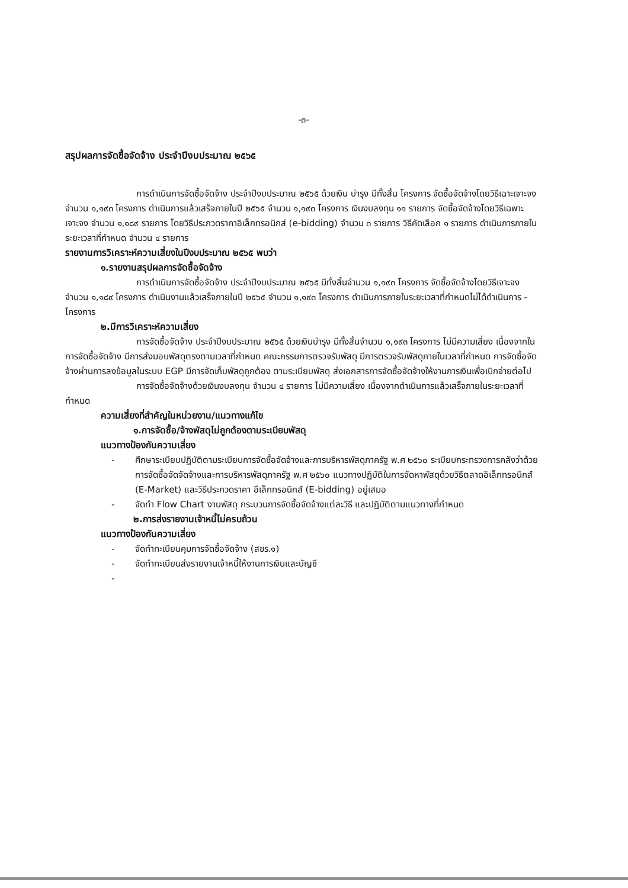-๓-
สรุปผลการจัดซื้อจัดจ้าง ประจำปีงบประมาณ ๒๕๖๕
การดำเนินการจัดซื้อจัดจ้าง ประจำปีงบประมาณ ๒๕๖๕ ด้วยเงิน บำรุง มีทั้งสิ้น โครงการ จัดซื้อจัดจ้างโดยวิธีเฉาะเจาะจง จำนวน ๑,๑๙๓ โครงการ ดำเนินการแล้วเสร็จภายในปี ๒๕๖๕ จำนวน ๑,๑๙๓ โครงการ เงินงบลงทุน ๑๑ รายการ จัดซื้อจัดจ้างโดยวิธีเฉพาะเจาะจง จำนวน ๑,๑๘๙ รายการ โดยวิธีประกวดราคาอิเล็กทรอนิกส์ (e-bidding) จำนวน ๓ รายการ วิธีคัดเลือก ๑ รายการ ดำเนินการภายในระยะเวลาที่กำหนด จำนวน ๔ รายการ
รายงานการวิเคราะห์ความเสี่ยงในปีงบประมาณ ๒๕๖๕ พบว่า
๑.รายงานสรุปผลการจัดซื้อจัดจ้าง
การดำเนินการจัดซื้อจัดจ้าง ประจำปีงบประมาณ ๒๕๖๕ มีทั้งสิ้นจำนวน ๑,๑๙๓ โครงการ จัดซื้อจัดจ้างโดยวิธีเจาะจง จำนวน ๑,๑๘๙ โครงการ ดำเนินงานแล้วเสร็จภายในปี ๒๕๖๕ จำนวน ๑,๑๙๓ โครงการ ดำเนินการภายในระยะเวลาที่กำหนดไม่ได้ดำเนินการ - โครงการ
๒.มีการวิเคราะห์ความเสี่ยง
การจัดซื้อจัดจ้าง ประจำปีงบประมาณ ๒๕๖๕ ด้วยเงินบำรุง มีทั้งสิ้นจำนวน ๑,๑๙๓ โครงการ ไม่มีความเสี่ยง เนื่องจากในการจัดซื้อจัดจ้าง มีการส่งมอบพัสดุตรงตามเวลาที่กำหนด คณะกรรมการตรวจรับพัสดุ มีการตรวจรับพัสดุภายในเวลาที่กำหนด การจัดซื้อจัดจ้างผ่านการลงข้อมูลในระบบ EGP มีการจัดเก็บพัสดุถูกต้อง ตามระเบียบพัสดุ ส่งเอกสารการจัดซื้อจัดจ้างให้งานการเงินเพื่อเบิกจ่ายต่อไป
การจัดซื้อจัดจ้างด้วยเงินงบลงทุน จำนวน ๔ รายการ ไม่มีความเสี่ยง เนื่องจากดำเนินการแล้วเสร็จภายในระยะเวลาที่กำหนด
ความเสี่ยงที่สำคัญในหน่วยงาน/แนวทางแก้ไข
๑.การจัดซื้อ/จ้างพัสดุไม่ถูกต้องตามระเบียบพัสดุ
แนวทางป้องกันความเสี่ยง
- ศึกษาระเบียบปฏิบัติตามระเบียบการจัดซื้อจัดจ้างและการบริหารพัสดุภาครัฐ พ.ศ ๒๕๖๐ ระเบียบกระทรวงการคลังว่าด้วยการจัดซื้อจัดจัดจ้างและการบริหารพัสดุภาครัฐ พ.ศ ๒๕๖๐ แนวทางปฏิบัติในการจัดหาพัสดุด้วยวิธีตลาดอิเล็กทรอนิกส์ (E-Market) และวิธีประกวดราคา อีเล็กทรอนิกส์ (E-bidding) อยู่เสมอ
- จัดทำ Flow Chart งานพัสดุ กระบวนการจัดซื้อจัดจ้างแต่ละวิธี และปฏิบัติตามแนวทางที่กำหนด
๒.การส่งรายงานเจ้าหนี้ไม่ครบถ้วน
แนวทางป้องกันความเสี่ยง
- จัดทำทะเบียนคุมการจัดซื้อจัดจ้าง (สขร.๑)
- จัดทำทะเบียนส่งรายงานเจ้าหนี้ให้งานการเงินและบัญชี
-